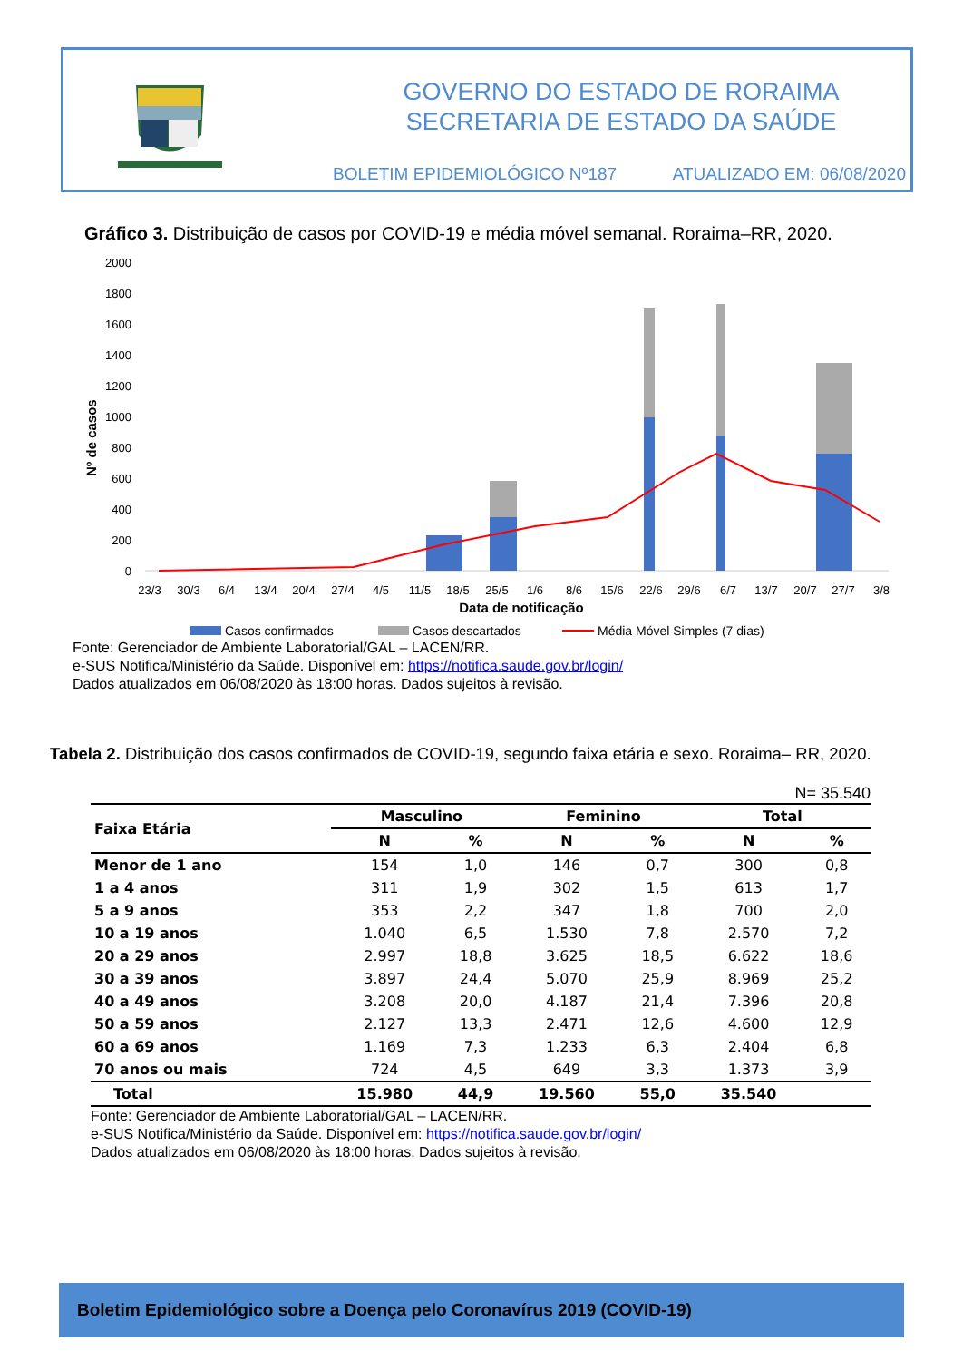GOVERNO DO ESTADO DE RORAIMA
SECRETARIA DE ESTADO DA SAÚDE
BOLETIM EPIDEMIOLÓGICO Nº187 ATUALIZADO EM: 06/08/2020
Gráfico 3. Distribuição de casos por COVID-19 e média móvel semanal. Roraima–RR, 2020.
2000
1800
1600
1400
1200
1000
800
600
400
200
0
Nº de casos
23/3
30/3
6/4
13/4
20/4
27/4
4/5
11/5
18/5
25/5
1/6
8/6
15/6
22/6
29/6
6/7
13/7
20/7
27/7
3/8
Data de notificação
Casos confirmados
Casos descartados
Média Móvel Simples (7 dias)
Fonte: Gerenciador de Ambiente Laboratorial/GAL – LACEN/RR.
e-SUS Notifica/Ministério da Saúde. Disponível em: https://notifica.saude.gov.br/login/
Dados atualizados em 06/08/2020 às 18:00 horas. Dados sujeitos à revisão.
Tabela 2. Distribuição dos casos confirmados de COVID-19, segundo faixa etária e sexo. Roraima– RR, 2020.
N= 35.540
| Faixa Etária | Masculino | | Feminino | | Total | |
| --- | --- | --- | --- | --- | --- | --- |
| | N | % | N | % | N | % |
| Menor de 1 ano | 154 | 1,0 | 146 | 0,7 | 300 | 0,8 |
| 1 a 4 anos | 311 | 1,9 | 302 | 1,5 | 613 | 1,7 |
| 5 a 9 anos | 353 | 2,2 | 347 | 1,8 | 700 | 2,0 |
| 10 a 19 anos | 1.040 | 6,5 | 1.530 | 7,8 | 2.570 | 7,2 |
| 20 a 29 anos | 2.997 | 18,8 | 3.625 | 18,5 | 6.622 | 18,6 |
| 30 a 39 anos | 3.897 | 24,4 | 5.070 | 25,9 | 8.969 | 25,2 |
| 40 a 49 anos | 3.208 | 20,0 | 4.187 | 21,4 | 7.396 | 20,8 |
| 50 a 59 anos | 2.127 | 13,3 | 2.471 | 12,6 | 4.600 | 12,9 |
| 60 a 69 anos | 1.169 | 7,3 | 1.233 | 6,3 | 2.404 | 6,8 |
| 70 anos ou mais | 724 | 4,5 | 649 | 3,3 | 1.373 | 3,9 |
| Total | 15.980 | 44,9 | 19.560 | 55,0 | 35.540 | |
Fonte: Gerenciador de Ambiente Laboratorial/GAL – LACEN/RR.
e-SUS Notifica/Ministério da Saúde. Disponível em: https://notifica.saude.gov.br/login/
Dados atualizados em 06/08/2020 às 18:00 horas. Dados sujeitos à revisão.
Boletim Epidemiológico sobre a Doença pelo Coronavírus 2019 (COVID-19)